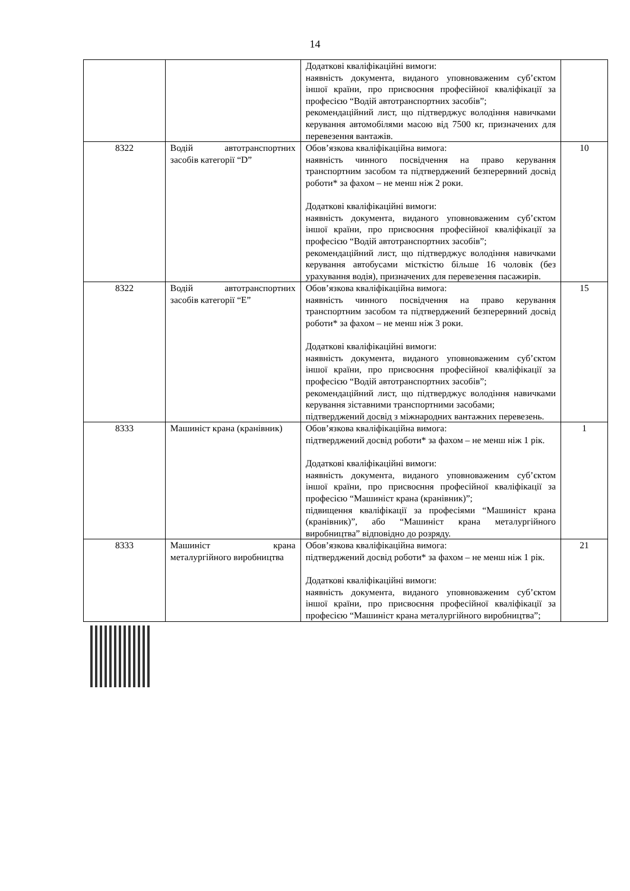14
| | | Додаткові кваліфікаційні вимоги: наявність документа, виданого уповноваженим суб’єктом іншої країни, про присвоєння професійної кваліфікації за професією “Водій автотранспортних засобів”; рекомендаційний лист, що підтверджує володіння навичками керування автомобілями масою від 7500 кг, призначених для перевезення вантажів. | |
| 8322 | Водій автотранспортних засобів категорії “D” | Обов’язкова кваліфікаційна вимога: наявність чинного посвідчення на право керування транспортним засобом та підтверджений безперервний досвід роботи* за фахом – не менш ніж 2 роки. Додаткові кваліфікаційні вимоги: наявність документа, виданого уповноваженим суб’єктом іншої країни, про присвоєння професійної кваліфікації за професією “Водій автотранспортних засобів”; рекомендаційний лист, що підтверджує володіння навичками керування автобусами місткістю більше 16 чоловік (без урахування водія), призначених для перевезення пасажирів. | 10 |
| 8322 | Водій автотранспортних засобів категорії “E” | Обов’язкова кваліфікаційна вимога: наявність чинного посвідчення на право керування транспортним засобом та підтверджений безперервний досвід роботи* за фахом – не менш ніж 3 роки. Додаткові кваліфікаційні вимоги: наявність документа, виданого уповноваженим суб’єктом іншої країни, про присвоєння професійної кваліфікації за професією “Водій автотранспортних засобів”; рекомендаційний лист, що підтверджує володіння навичками керування зіставними транспортними засобами; підтверджений досвід з міжнародних вантажних перевезень. | 15 |
| 8333 | Машиніст крана (кранівник) | Обов’язкова кваліфікаційна вимога: підтверджений досвід роботи* за фахом – не менш ніж 1 рік. Додаткові кваліфікаційні вимоги: наявність документа, виданого уповноваженим суб’єктом іншої країни, про присвоєння професійної кваліфікації за професією “Машиніст крана (кранівник)”; підвищення кваліфікації за професіями “Машиніст крана (кранівник)”, або “Машиніст крана металургійного виробництва” відповідно до розряду. | 1 |
| 8333 | Машиніст крана металургійного виробництва | Обов’язкова кваліфікаційна вимога: підтверджений досвід роботи* за фахом – не менш ніж 1 рік. Додаткові кваліфікаційні вимоги: наявність документа, виданого уповноваженим суб’єктом іншої країни, про присвоєння професійної кваліфікації за професією “Машиніст крана металургійного виробництва”; | 21 |